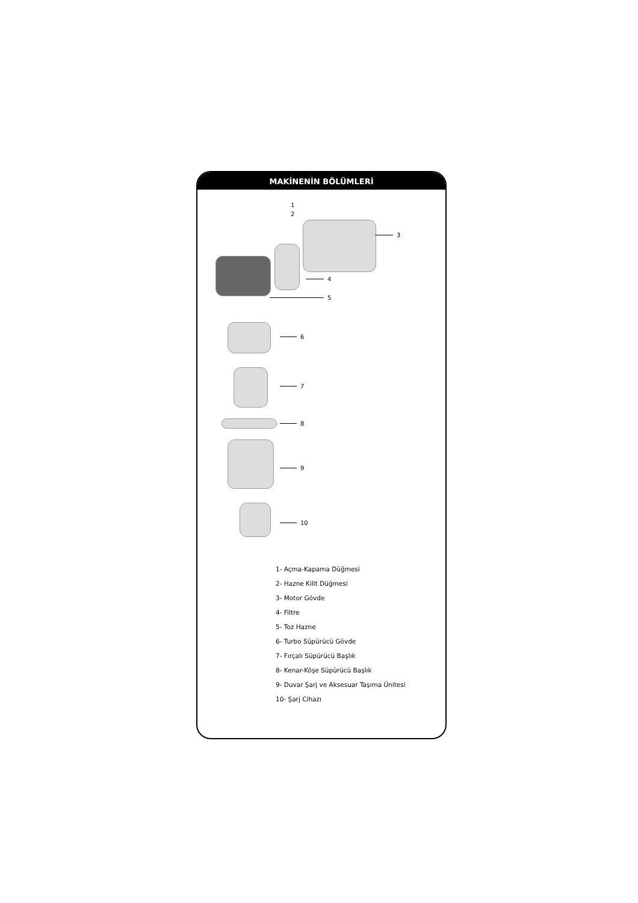MAKİNENİN BÖLÜMLERİ
1
2
3
4
5
6
7
8
9
10
1- Açma-Kapama Düğmesi
2- Hazne Kilit Düğmesi
3- Motor Gövde
4- Filtre
5- Toz Hazne
6- Turbo Süpürücü Gövde
7- Fırçalı Süpürücü Başlık
8- Kenar-Köşe Süpürücü Başlık
9- Duvar Şarj ve Aksesuar Taşıma Ünitesi
10- Şarj Cihazı